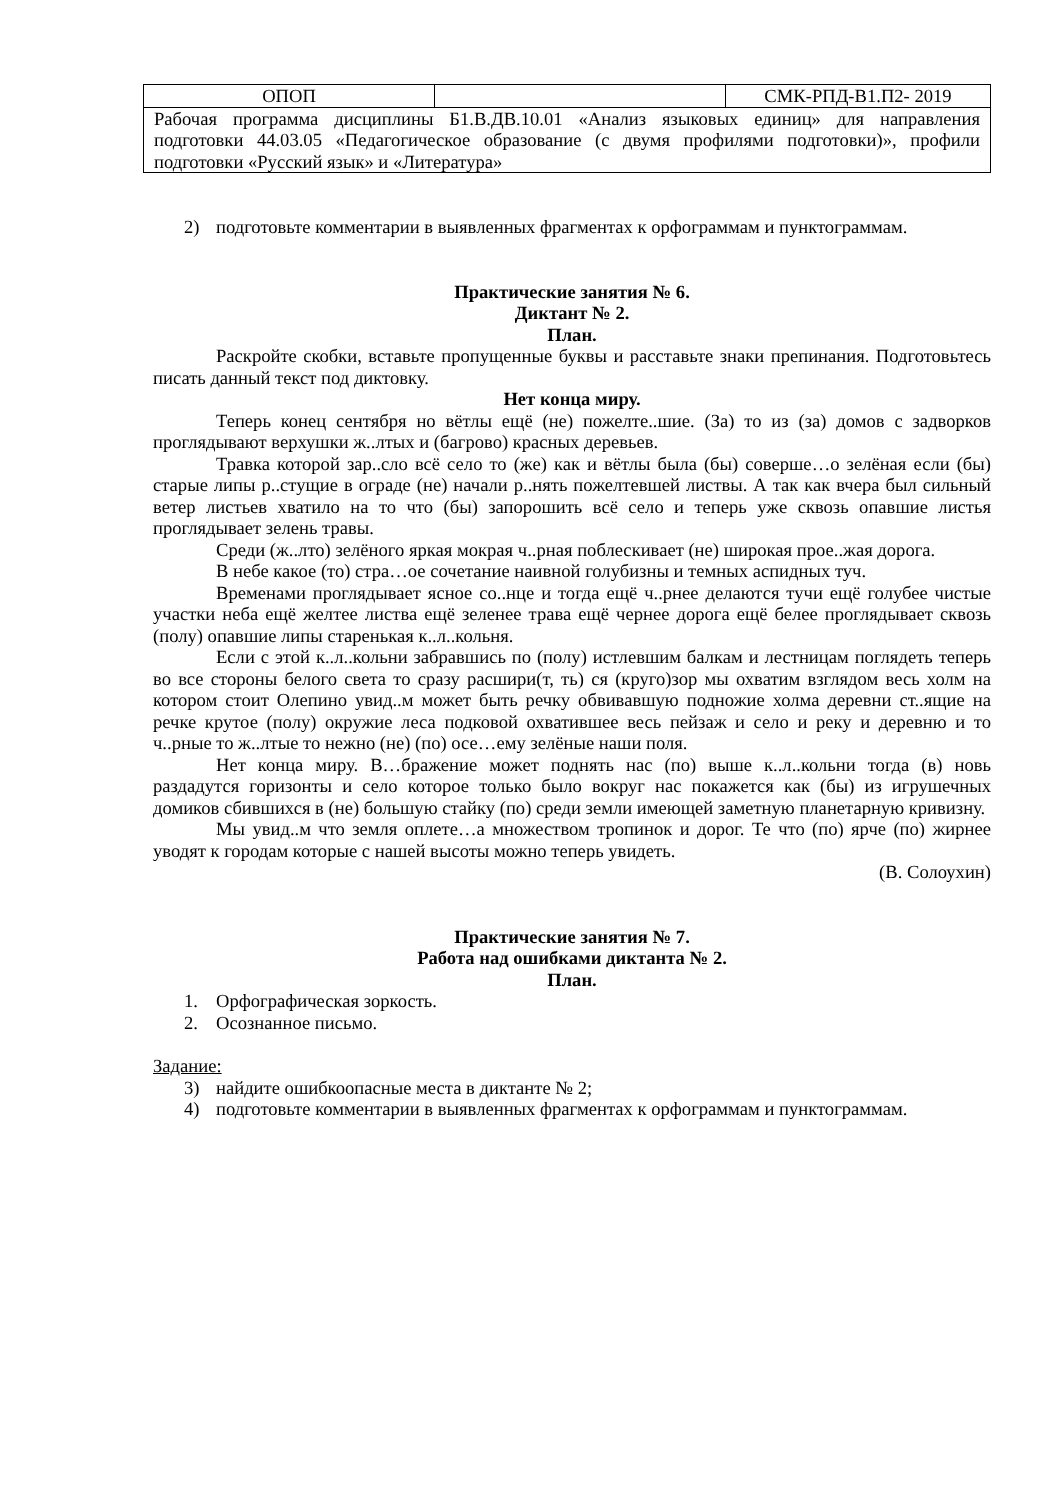| ОПОП | | СМК-РПД-В1.П2- 2019 |
| Рабочая программа дисциплины Б1.В.ДВ.10.01 «Анализ языковых единиц» для направления подготовки 44.03.05 «Педагогическое образование (с двумя профилями подготовки)», профили подготовки «Русский язык» и «Литература» | | |
2) подготовьте комментарии в выявленных фрагментах к орфограммам и пунктограммам.
Практические занятия № 6.
Диктант № 2.
План.
Раскройте скобки, вставьте пропущенные буквы и расставьте знаки препинания. Подготовьтесь писать данный текст под диктовку.
Нет конца миру.
Теперь конец сентября но вётлы ещё (не) пожелте..шие. (За) то из (за) домов с задворков проглядывают верхушки ж..лтых и (багрово) красных деревьев.
Травка которой зар..сло всё село то (же) как и вётлы была (бы) соверше…о зелёная если (бы) старые липы р..стущие в ограде (не) начали р..нять пожелтевшей листвы. А так как вчера был сильный ветер листьев хватило на то что (бы) запорошить всё село и теперь уже сквозь опавшие листья проглядывает зелень травы.
Среди (ж..лто) зелёного яркая мокрая ч..рная поблескивает (не) широкая прое..жая дорога.
В небе какое (то) стра…ое сочетание наивной голубизны и темных аспидных туч.
Временами проглядывает ясное со..нце и тогда ещё ч..рнее делаются тучи ещё голубее чистые участки неба ещё желтее листва ещё зеленее трава ещё чернее дорога ещё белее проглядывает сквозь (полу) опавшие липы старенькая к..л..кольня.
Если с этой к..л..кольни забравшись по (полу) истлевшим балкам и лестницам поглядеть теперь во все стороны белого света то сразу расшири(т, ть) ся (круго)зор мы охватим взглядом весь холм на котором стоит Олепино увид..м может быть речку обвивавшую подножие холма деревни ст..ящие на речке крутое (полу) окружие леса подковой охватившее весь пейзаж и село и реку и деревню и то ч..рные то ж..лтые то нежно (не) (по) осе…ему зелёные наши поля.
Нет конца миру. В…бражение может поднять нас (по) выше к..л..кольни тогда (в) новь раздадутся горизонты и село которое только было вокруг нас покажется как (бы) из игрушечных домиков сбившихся в (не) большую стайку (по) среди земли имеющей заметную планетарную кривизну.
Мы увид..м что земля оплете…а множеством тропинок и дорог. Те что (по) ярче (по) жирнее уводят к городам которые с нашей высоты можно теперь увидеть.
(В. Солоухин)
Практические занятия № 7.
Работа над ошибками диктанта № 2.
План.
1. Орфографическая зоркость.
2. Осознанное письмо.
Задание:
3) найдите ошибкоопасные места в диктанте № 2;
4) подготовьте комментарии в выявленных фрагментах к орфограммам и пунктограммам.